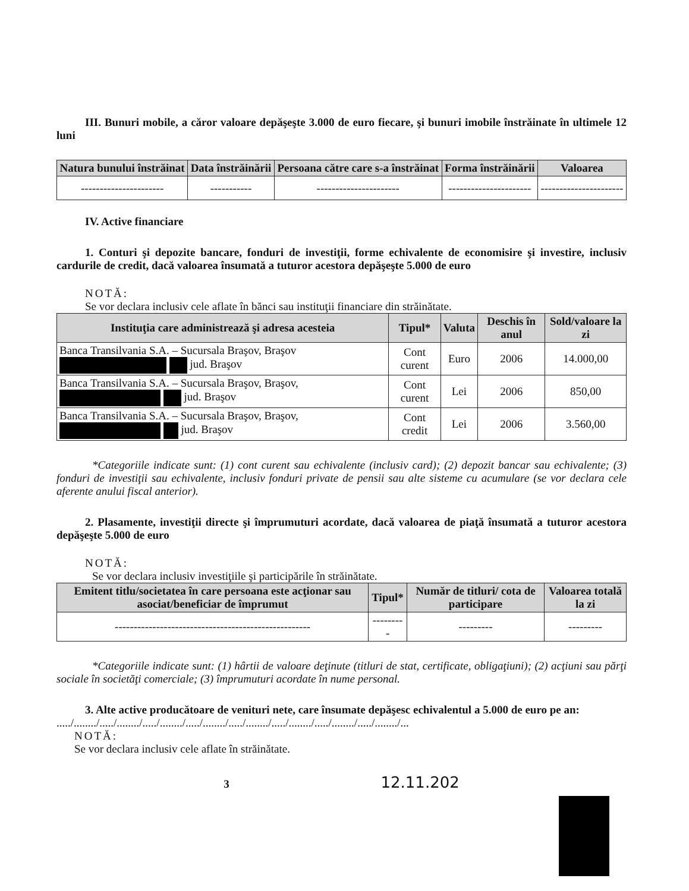III. Bunuri mobile, a căror valoare depăşeşte 3.000 de euro fiecare, şi bunuri imobile înstrăinate în ultimele 12 luni
| Natura bunului înstrăinat | Data înstrăinării | Persoana către care s-a înstrăinat | Forma înstrăinării | Valoarea |
| --- | --- | --- | --- | --- |
| ---------------------- | ----------- | ---------------------- | ---------------------- | ---------------------- |
IV. Active financiare
1. Conturi şi depozite bancare, fonduri de investiţii, forme echivalente de economisire şi investire, inclusiv cardurile de credit, dacă valoarea însumată a tuturor acestora depăşeşte 5.000 de euro
NOTĂ:
Se vor declara inclusiv cele aflate în bănci sau instituţii financiare din străinătate.
| Instituţia care administrează şi adresa acesteia | Tipul* | Valuta | Deschis în anul | Sold/valoare la zi |
| --- | --- | --- | --- | --- |
| Banca Transilvania S.A. – Sucursala Braşov, Braşov jud. Braşov | Cont curent | Euro | 2006 | 14.000,00 |
| Banca Transilvania S.A. – Sucursala Braşov, Braşov, jud. Braşov | Cont curent | Lei | 2006 | 850,00 |
| Banca Transilvania S.A. – Sucursala Braşov, Braşov, jud. Braşov | Cont credit | Lei | 2006 | 3.560,00 |
*Categoriile indicate sunt: (1) cont curent sau echivalente (inclusiv card); (2) depozit bancar sau echivalente; (3) fonduri de investiţii sau echivalente, inclusiv fonduri private de pensii sau alte sisteme cu acumulare (se vor declara cele aferente anului fiscal anterior).
2. Plasamente, investiţii directe şi împrumuturi acordate, dacă valoarea de piaţă însumată a tuturor acestora depăşeşte 5.000 de euro
NOTĂ:
Se vor declara inclusiv investiţiile şi participările în străinătate.
| Emitent titlu/societatea în care persoana este acţionar sau asociat/beneficiar de împrumut | Tipul* | Număr de titluri/ cota de participare | Valoarea totală la zi |
| --- | --- | --- | --- |
| ---------------------------------------------------- | --------- | --------- | --------- |
*Categoriile indicate sunt: (1) hârtii de valoare deţinute (titluri de stat, certificate, obligaţiuni); (2) acţiuni sau părţi sociale în societăţi comerciale; (3) împrumuturi acordate în nume personal.
3. Alte active producătoare de venituri nete, care însumate depăşesc echivalentul a 5.000 de euro pe an:
...../......../...../......../...../......../...../......../...../......../...../......../...../......../...../......../...
NOTĂ:
Se vor declara inclusiv cele aflate în străinătate.
3 12.11.202